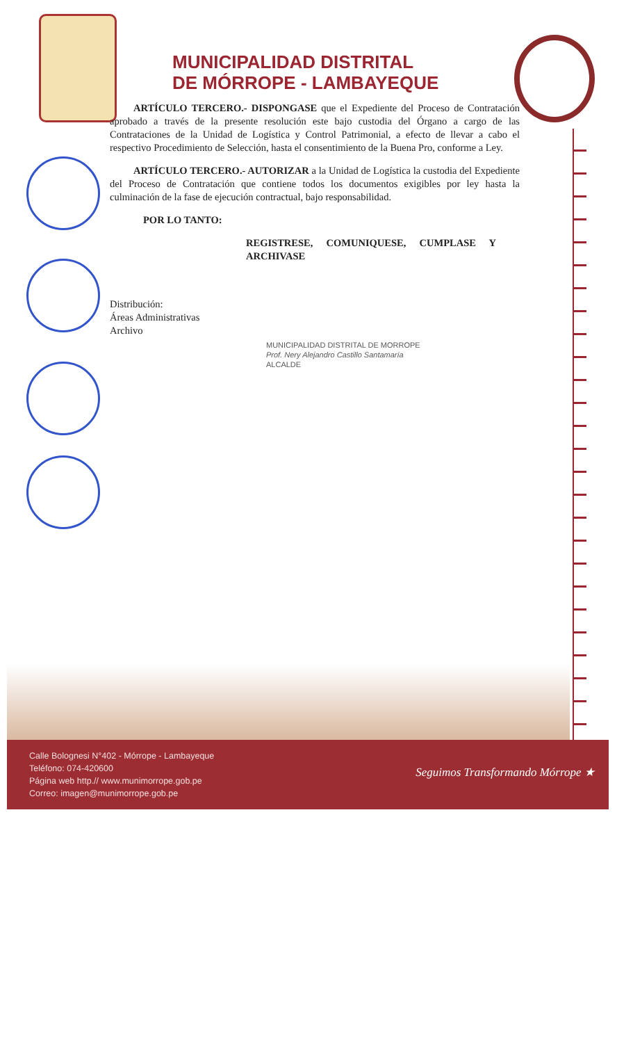MUNICIPALIDAD DISTRITAL
DE MÓRROPE - LAMBAYEQUE
ARTÍCULO TERCERO.- DISPONGASE que el Expediente del Proceso de Contratación aprobado a través de la presente resolución este bajo custodia del Órgano a cargo de las Contrataciones de la Unidad de Logística y Control Patrimonial, a efecto de llevar a cabo el respectivo Procedimiento de Selección, hasta el consentimiento de la Buena Pro, conforme a Ley.
ARTÍCULO TERCERO.- AUTORIZAR a la Unidad de Logística la custodia del Expediente del Proceso de Contratación que contiene todos los documentos exigibles por ley hasta la culminación de la fase de ejecución contractual, bajo responsabilidad.
POR LO TANTO:
REGISTRESE, COMUNIQUESE, CUMPLASE Y ARCHIVASE
Distribución:
Áreas Administrativas
Archivo
MUNICIPALIDAD DISTRITAL DE MORROPE
Prof. Nery Alejandro Castillo Santamaría
ALCALDE
Calle Bolognesi N°402 - Mórrope - Lambayeque
Teléfono: 074-420600
Página web http.// www.munimorrope.gob.pe
Correo: imagen@munimorrope.gob.pe
Seguimos Transformando Mórrope ★